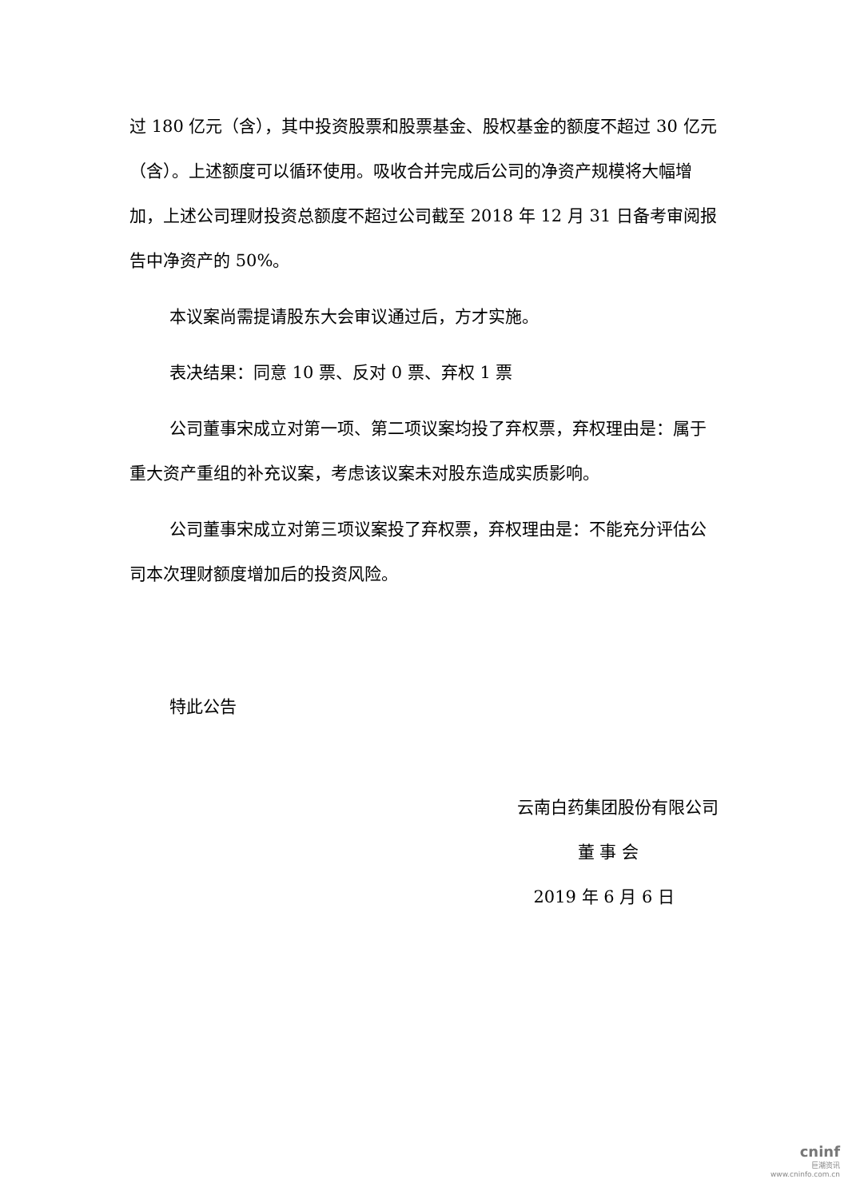过 180 亿元（含），其中投资股票和股票基金、股权基金的额度不超过 30 亿元（含）。上述额度可以循环使用。吸收合并完成后公司的净资产规模将大幅增加，上述公司理财投资总额度不超过公司截至 2018 年 12 月 31 日备考审阅报告中净资产的 50%。
本议案尚需提请股东大会审议通过后，方才实施。
表决结果：同意 10 票、反对 0 票、弃权 1 票
公司董事宋成立对第一项、第二项议案均投了弃权票，弃权理由是：属于重大资产重组的补充议案，考虑该议案未对股东造成实质影响。
公司董事宋成立对第三项议案投了弃权票，弃权理由是：不能充分评估公司本次理财额度增加后的投资风险。
特此公告
云南白药集团股份有限公司
董 事 会
2019 年 6 月 6 日
cninf
巨潮资讯
www.cninfo.com.cn